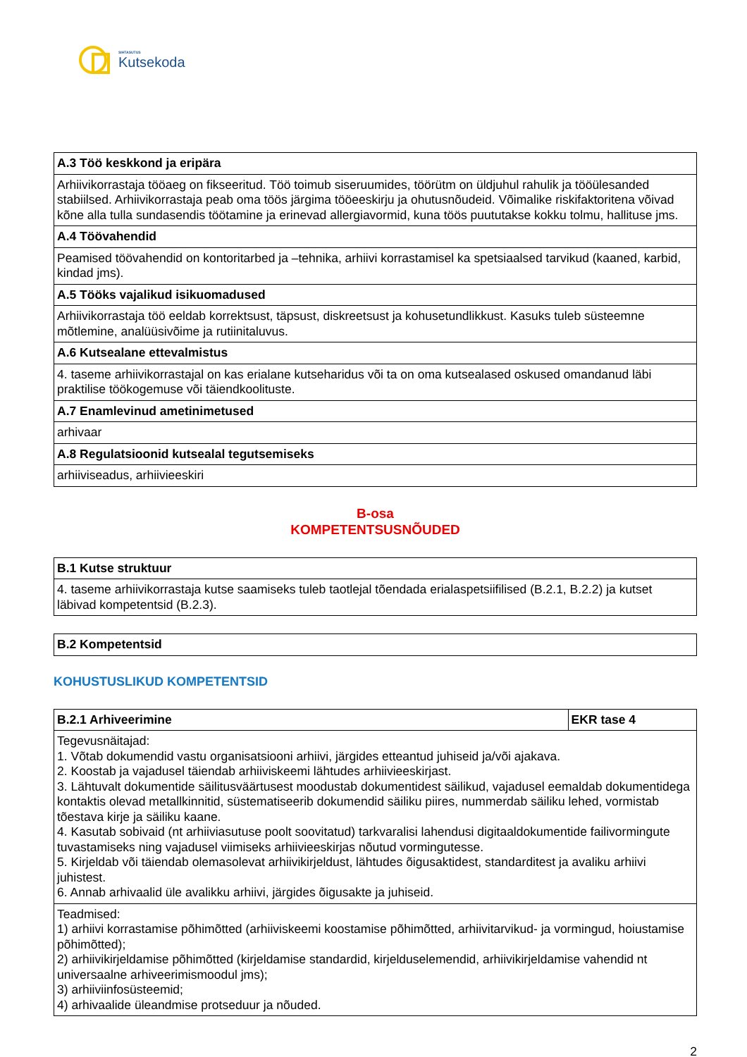SIHTASUTUS
Kutsekoda
| A.3 Töö keskkond ja eripära |
| --- |
| Arhiivikorrastaja tööaeg on fikseeritud. Töö toimub siseruumides, töörütm on üldjuhul rahulik ja tööülesanded stabiilsed. Arhiivikorrastaja peab oma töös järgima tööeeskirju ja ohutusnõudeid. Võimalike riskifaktoritena võivad kõne alla tulla sundasendis töötamine ja erinevad allergiavormid, kuna töös puututakse kokku tolmu, hallituse jms. |
| A.4 Töövahendid |
| Peamised töövahendid on kontoritarbed ja –tehnika, arhiivi korrastamisel ka spetsiaalsed tarvikud (kaaned, karbid, kindad jms). |
| A.5 Tööks vajalikud isikuomadused |
| Arhiivikorrastaja töö eeldab korrektsust, täpsust, diskreetsust ja kohusetundlikkust. Kasuks tuleb süsteemne mõtlemine, analüüsivõime ja rutiinitaluvus. |
| A.6 Kutsealane ettevalmistus |
| 4. taseme arhiivikorrastajal on kas erialane kutseharidus või ta on oma kutsealased oskused omandanud läbi praktilise töökogemuse või täiendkoolituste. |
| A.7 Enamlevinud ametinimetused |
| arhivaar |
| A.8 Regulatsioonid kutsealal tegutsemiseks |
| arhiiviseadus, arhiivieeskiri |
B-osa
KOMPETENTSUSNÕUDED
| B.1 Kutse struktuur |
| --- |
| 4. taseme arhiivikorrastaja kutse saamiseks tuleb taotlejal tõendada erialaspetsiifilised (B.2.1, B.2.2) ja kutset läbivad kompetentsid (B.2.3). |
| B.2 Kompetentsid |
| --- |
KOHUSTUSLIKUD KOMPETENTSID
| B.2.1 Arhiveerimine | EKR tase 4 |
| --- | --- |
| Tegevusnäitajad: 1. Võtab dokumendid vastu organisatsiooni arhiivi, järgides etteantud juhiseid ja/või ajakava. 2. Koostab ja vajadusel täiendab arhiiviskeemi lähtudes arhiivieeskirjast. 3. Lähtuvalt dokumentide säilitusväärtusest moodustab dokumentidest säilikud, vajadusel eemaldab dokumentidega kontaktis olevad metallkinnitid, süstematiseerib dokumendid säiliku piires, nummerdab säiliku lehed, vormistab tõestava kirje ja säiliku kaane. 4. Kasutab sobivaid (nt arhiiviasutuse poolt soovitatud) tarkvaralisi lahendusi digitaaldokumentide failivormingute tuvastamiseks ning vajadusel viimiseks arhiivieeskirjas nõutud vormingutesse. 5. Kirjeldab või täiendab olemasolevat arhiivikirjeldust, lähtudes õigusaktidest, standarditest ja avaliku arhiivi juhistest. 6. Annab arhivaalid üle avalikku arhiivi, järgides õigusakte ja juhiseid. | |
| Teadmised: 1) arhiivi korrastamise põhimõtted (arhiiviskeemi koostamise põhimõtted, arhiivitarvikud- ja vormingud, hoiustamise põhimõtted); 2) arhiivikirjeldamise põhimõtted (kirjeldamise standardid, kirjelduselemendid, arhiivikirjeldamise vahendid nt universaalne arhiveerimismoodul jms); 3) arhiiviinfosüsteemid; 4) arhivaalide üleandmise protseduur ja nõuded. | |
2